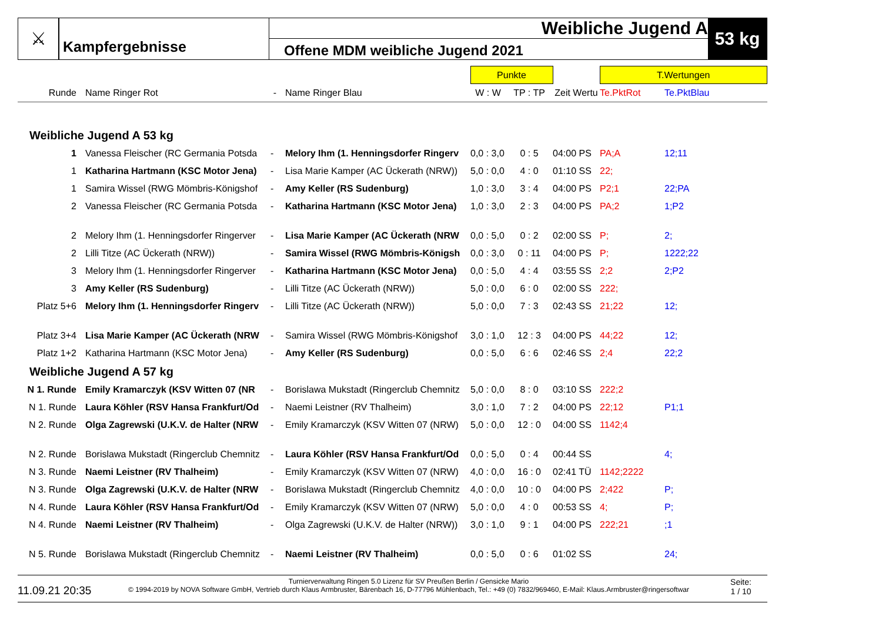⚔
Kampfergebnisse
Weibliche Jugend A
Offene MDM weibliche Jugend 2021
53 kg
| | | | | Punkte | | | T.Wertungen | |
| Runde | Name Ringer Rot | - | Name Ringer Blau | W : W | TP : TP | Zeit Wertu | Te.PktRot | Te.PktBlau |
| Weibliche Jugend A 53 kg | | | | | | | | |
| 1 | Vanessa Fleischer (RC Germania Potsda | - | Melory Ihm (1. Henningsdorfer Ringerv | 0,0 : 3,0 | 0 : 5 | 04:00 PS | PA;A | 12;11 |
| 1 | Katharina Hartmann (KSC Motor Jena) | - | Lisa Marie Kamper (AC Ückerath (NRW)) | 5,0 : 0,0 | 4 : 0 | 01:10 SS | 22; | |
| 1 | Samira Wissel (RWG Mömbris-Königshof | - | Amy Keller (RS Sudenburg) | 1,0 : 3,0 | 3 : 4 | 04:00 PS | P2;1 | 22;PA |
| 2 | Vanessa Fleischer (RC Germania Potsda | - | Katharina Hartmann (KSC Motor Jena) | 1,0 : 3,0 | 2 : 3 | 04:00 PS | PA;2 | 1;P2 |
| 2 | Melory Ihm (1. Henningsdorfer Ringerver | - | Lisa Marie Kamper (AC Ückerath (NRW | 0,0 : 5,0 | 0 : 2 | 02:00 SS | P; | 2; |
| 2 | Lilli Titze (AC Ückerath (NRW)) | - | Samira Wissel (RWG Mömbris-Königsh | 0,0 : 3,0 | 0 : 11 | 04:00 PS | P; | 1222;22 |
| 3 | Melory Ihm (1. Henningsdorfer Ringerver | - | Katharina Hartmann (KSC Motor Jena) | 0,0 : 5,0 | 4 : 4 | 03:55 SS | 2;2 | 2;P2 |
| 3 | Amy Keller (RS Sudenburg) | - | Lilli Titze (AC Ückerath (NRW)) | 5,0 : 0,0 | 6 : 0 | 02:00 SS | 222; | |
| Platz 5+6 | Melory Ihm (1. Henningsdorfer Ringerv | - | Lilli Titze (AC Ückerath (NRW)) | 5,0 : 0,0 | 7 : 3 | 02:43 SS | 21;22 | 12; |
| Platz 3+4 | Lisa Marie Kamper (AC Ückerath (NRW | - | Samira Wissel (RWG Mömbris-Königshof | 3,0 : 1,0 | 12 : 3 | 04:00 PS | 44;22 | 12; |
| Platz 1+2 | Katharina Hartmann (KSC Motor Jena) | - | Amy Keller (RS Sudenburg) | 0,0 : 5,0 | 6 : 6 | 02:46 SS | 2;4 | 22;2 |
| Weibliche Jugend A 57 kg | | | | | | | | |
| N 1. Runde | Emily Kramarczyk (KSV Witten 07 (NR | - | Borislawa Mukstadt (Ringerclub Chemnitz | 5,0 : 0,0 | 8 : 0 | 03:10 SS | 222;2 | |
| N 1. Runde | Laura Köhler (RSV Hansa Frankfurt/Od | - | Naemi Leistner (RV Thalheim) | 3,0 : 1,0 | 7 : 2 | 04:00 PS | 22;12 | P1;1 |
| N 2. Runde | Olga Zagrewski (U.K.V. de Halter (NRW | - | Emily Kramarczyk (KSV Witten 07 (NRW) | 5,0 : 0,0 | 12 : 0 | 04:00 SS | 1142;4 | |
| N 2. Runde | Borislawa Mukstadt (Ringerclub Chemnitz | - | Laura Köhler (RSV Hansa Frankfurt/Od | 0,0 : 5,0 | 0 : 4 | 00:44 SS | | 4; |
| N 3. Runde | Naemi Leistner (RV Thalheim) | - | Emily Kramarczyk (KSV Witten 07 (NRW) | 4,0 : 0,0 | 16 : 0 | 02:41 TÜ | 1142;2222 | |
| N 3. Runde | Olga Zagrewski (U.K.V. de Halter (NRW | - | Borislawa Mukstadt (Ringerclub Chemnitz | 4,0 : 0,0 | 10 : 0 | 04:00 PS | 2;422 | P; |
| N 4. Runde | Laura Köhler (RSV Hansa Frankfurt/Od | - | Emily Kramarczyk (KSV Witten 07 (NRW) | 5,0 : 0,0 | 4 : 0 | 00:53 SS | 4; | P; |
| N 4. Runde | Naemi Leistner (RV Thalheim) | - | Olga Zagrewski (U.K.V. de Halter (NRW)) | 3,0 : 1,0 | 9 : 1 | 04:00 PS | 222;21 | ;1 |
| N 5. Runde | Borislawa Mukstadt (Ringerclub Chemnitz | - | Naemi Leistner (RV Thalheim) | 0,0 : 5,0 | 0 : 6 | 01:02 SS | | 24; |
11.09.21 20:35
Turnierverwaltung Ringen 5.0 Lizenz für SV Preußen Berlin / Gensicke Mario
© 1994-2019 by NOVA Software GmbH, Vertrieb durch Klaus Armbruster, Bärenbach 16, D-77796 Mühlenbach, Tel.: +49 (0) 7832/969460, E-Mail: Klaus.Armbruster@ringersoftwar
Seite:
1 / 10